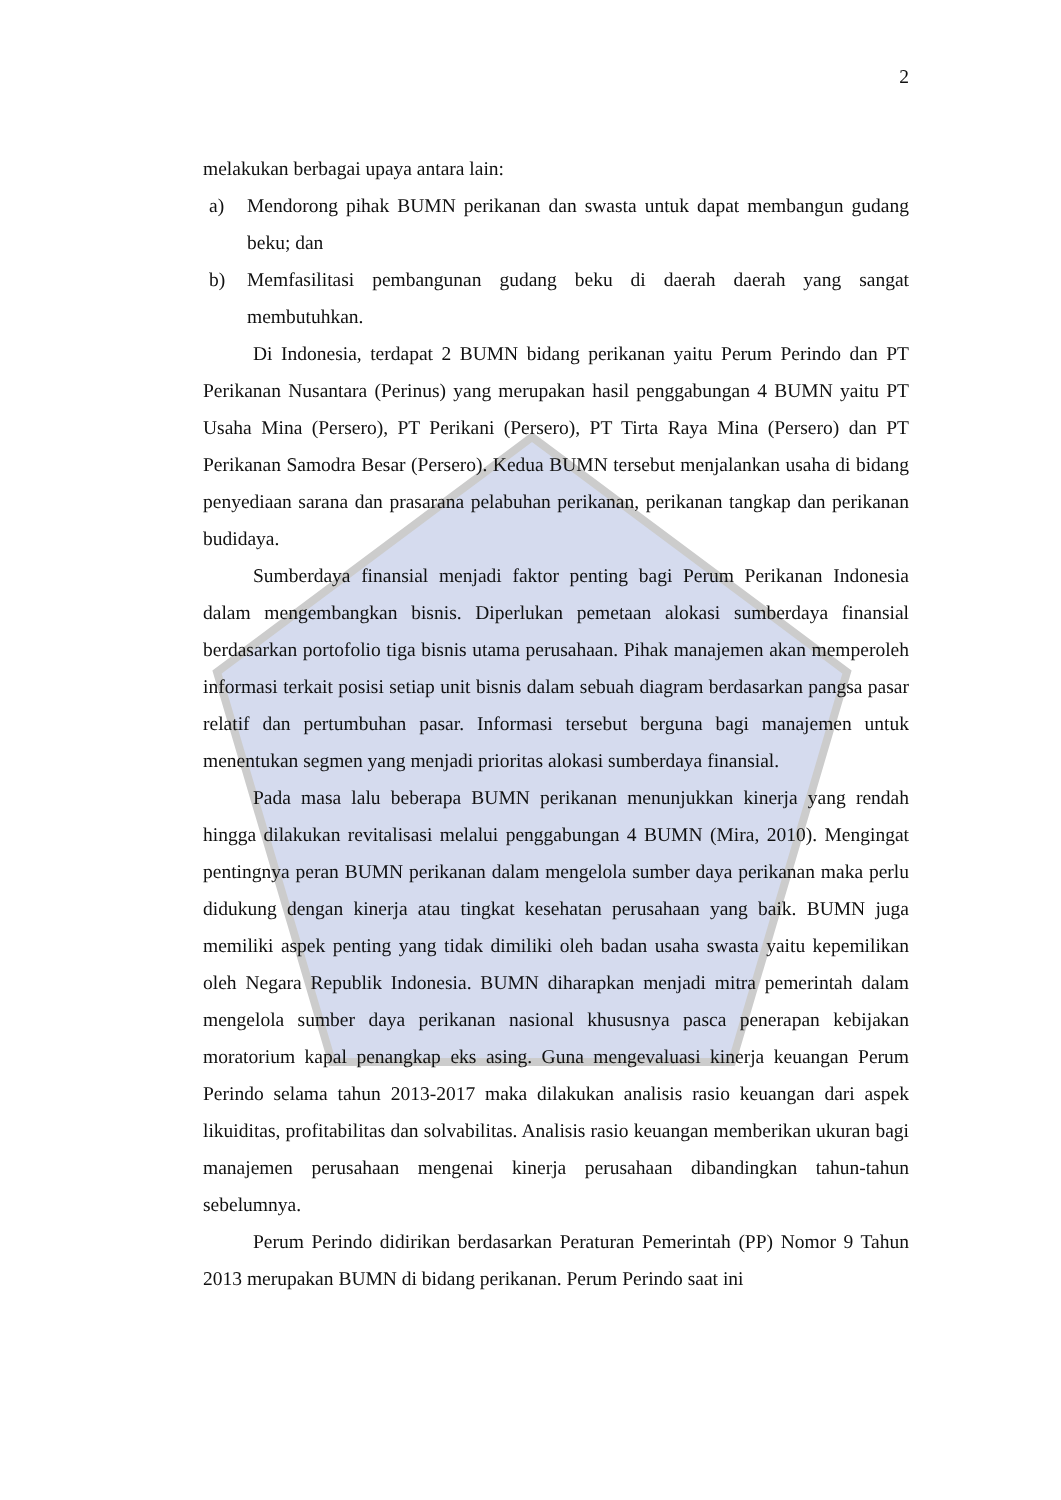2
melakukan berbagai upaya antara lain:
a) Mendorong pihak BUMN perikanan dan swasta untuk dapat membangun gudang beku; dan
b) Memfasilitasi pembangunan gudang beku di daerah daerah yang sangat membutuhkan.
Di Indonesia, terdapat 2 BUMN bidang perikanan yaitu Perum Perindo dan PT Perikanan Nusantara (Perinus) yang merupakan hasil penggabungan 4 BUMN yaitu PT Usaha Mina (Persero), PT Perikani (Persero), PT Tirta Raya Mina (Persero) dan PT Perikanan Samodra Besar (Persero). Kedua BUMN tersebut menjalankan usaha di bidang penyediaan sarana dan prasarana pelabuhan perikanan, perikanan tangkap dan perikanan budidaya.
Sumberdaya finansial menjadi faktor penting bagi Perum Perikanan Indonesia dalam mengembangkan bisnis. Diperlukan pemetaan alokasi sumberdaya finansial berdasarkan portofolio tiga bisnis utama perusahaan. Pihak manajemen akan memperoleh informasi terkait posisi setiap unit bisnis dalam sebuah diagram berdasarkan pangsa pasar relatif dan pertumbuhan pasar. Informasi tersebut berguna bagi manajemen untuk menentukan segmen yang menjadi prioritas alokasi sumberdaya finansial.
Pada masa lalu beberapa BUMN perikanan menunjukkan kinerja yang rendah hingga dilakukan revitalisasi melalui penggabungan 4 BUMN (Mira, 2010). Mengingat pentingnya peran BUMN perikanan dalam mengelola sumber daya perikanan maka perlu didukung dengan kinerja atau tingkat kesehatan perusahaan yang baik. BUMN juga memiliki aspek penting yang tidak dimiliki oleh badan usaha swasta yaitu kepemilikan oleh Negara Republik Indonesia. BUMN diharapkan menjadi mitra pemerintah dalam mengelola sumber daya perikanan nasional khususnya pasca penerapan kebijakan moratorium kapal penangkap eks asing. Guna mengevaluasi kinerja keuangan Perum Perindo selama tahun 2013-2017 maka dilakukan analisis rasio keuangan dari aspek likuiditas, profitabilitas dan solvabilitas. Analisis rasio keuangan memberikan ukuran bagi manajemen perusahaan mengenai kinerja perusahaan dibandingkan tahun-tahun sebelumnya.
Perum Perindo didirikan berdasarkan Peraturan Pemerintah (PP) Nomor 9 Tahun 2013 merupakan BUMN di bidang perikanan. Perum Perindo saat ini